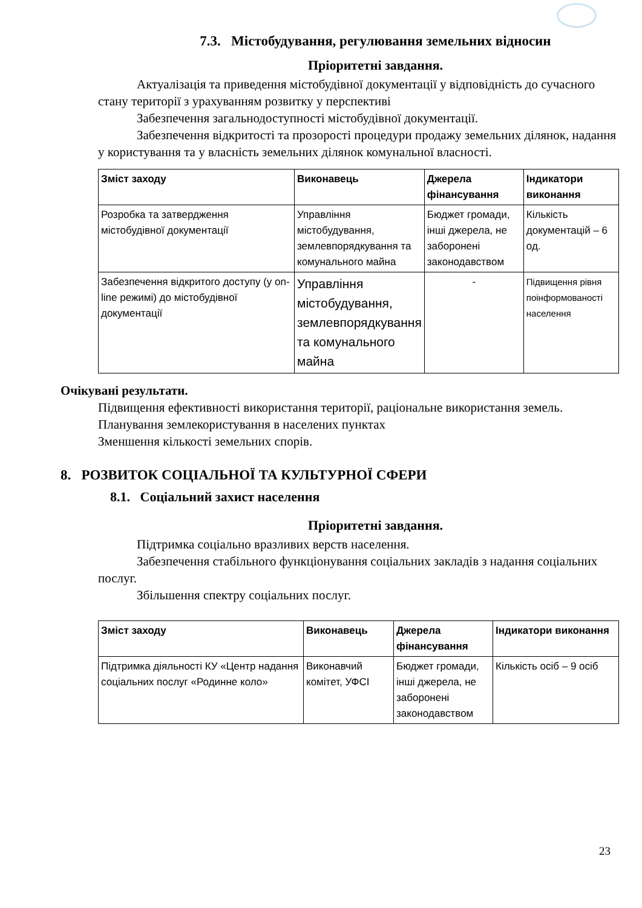7.3. Містобудування, регулювання земельних відносин
Пріоритетні завдання.
Актуалізація та приведення містобудівної документації у відповідність до сучасного стану території з урахуванням розвитку у перспективі
Забезпечення загальнодоступності містобудівної документації.
Забезпечення відкритості та прозорості процедури продажу земельних ділянок, надання у користування та у власність земельних ділянок комунальної власності.
| Зміст заходу | Виконавець | Джерела фінансування | Індикатори виконання |
| --- | --- | --- | --- |
| Розробка та затвердження містобудівної документації | Управління містобудування, землевпорядкування та комунального майна | Бюджет громади, інші джерела, не заборонені законодавством | Кількість документацій – 6 од. |
| Забезпечення відкритого доступу (у on-line режимі) до містобудівної документації | Управління містобудування, землевпорядкування та комунального майна | - | Підвищення рівня поінформованості населення |
Очікувані результати.
Підвищення ефективності використання території, раціональне використання земель.
Планування землекористування в населених пунктах
Зменшення кількості земельних спорів.
8. РОЗВИТОК СОЦІАЛЬНОЇ ТА КУЛЬТУРНОЇ СФЕРИ
8.1. Соціальний захист населення
Пріоритетні завдання.
Підтримка соціально вразливих верств населення.
Забезпечення стабільного функціонування соціальних закладів з надання соціальних послуг.
Збільшення спектру соціальних послуг.
| Зміст заходу | Виконавець | Джерела фінансування | Індикатори виконання |
| --- | --- | --- | --- |
| Підтримка діяльності КУ «Центр надання соціальних послуг «Родинне коло» | Виконавчий комітет, УФСІ | Бюджет громади, інші джерела, не заборонені законодавством | Кількість осіб – 9 осіб |
23